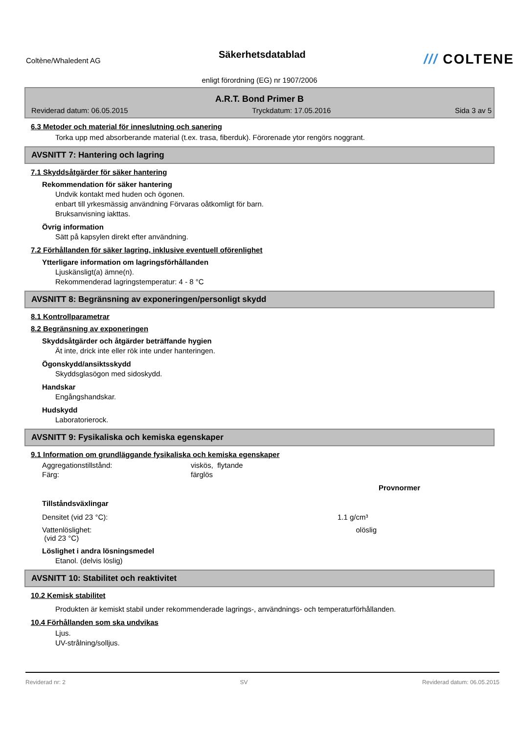Coltène/Whaledent AG
Säkerhetsdatablad
/// COLTENE
enligt förordning (EG) nr 1907/2006
A.R.T. Bond Primer B
Reviderad datum: 06.05.2015 Tryckdatum: 17.05.2016 Sida 3 av 5
6.3 Metoder och material för inneslutning och sanering
Torka upp med absorberande material (t.ex. trasa, fiberduk). Förorenade ytor rengörs noggrant.
AVSNITT 7: Hantering och lagring
7.1 Skyddsåtgärder för säker hantering
Rekommendation för säker hantering
Undvik kontakt med huden och ögonen.
enbart till yrkesmässig användning Förvaras oåtkomligt för barn.
Bruksanvisning iakttas.
Övrig information
Sätt på kapsylen direkt efter användning.
7.2 Förhållanden för säker lagring, inklusive eventuell oförenlighet
Ytterligare information om lagringsförhållanden
Ljuskänsligt(a) ämne(n).
Rekommenderad lagringstemperatur: 4 - 8 °C
AVSNITT 8: Begränsning av exponeringen/personligt skydd
8.1 Kontrollparametrar
8.2 Begränsning av exponeringen
Skyddsåtgärder och åtgärder beträffande hygien
Ät inte, drick inte eller rök inte under hanteringen.
Ögonskydd/ansiktsskydd
Skyddsglasögon med sidoskydd.
Handskar
Engångshandskar.
Hudskydd
Laboratorierock.
AVSNITT 9: Fysikaliska och kemiska egenskaper
9.1 Information om grundläggande fysikaliska och kemiska egenskaper
| Aggregationstillstånd: | viskös, flytande |
| Färg: | färglös |
| | | Provnormer |
| --- | --- | --- |
| Tillståndsväxlingar | | |
| Densitet (vid 23 °C): | 1.1 g/cm³ | |
| Vattenlöslighet: (vid 23 °C) | olöslig | |
Löslighet i andra lösningsmedel
Etanol. (delvis löslig)
AVSNITT 10: Stabilitet och reaktivitet
10.2 Kemisk stabilitet
Produkten är kemiskt stabil under rekommenderade lagrings-, användnings- och temperaturförhållanden.
10.4 Förhållanden som ska undvikas
Ljus.
UV-strålning/solljus.
Reviderad nr: 2 SV Reviderad datum: 06.05.2015